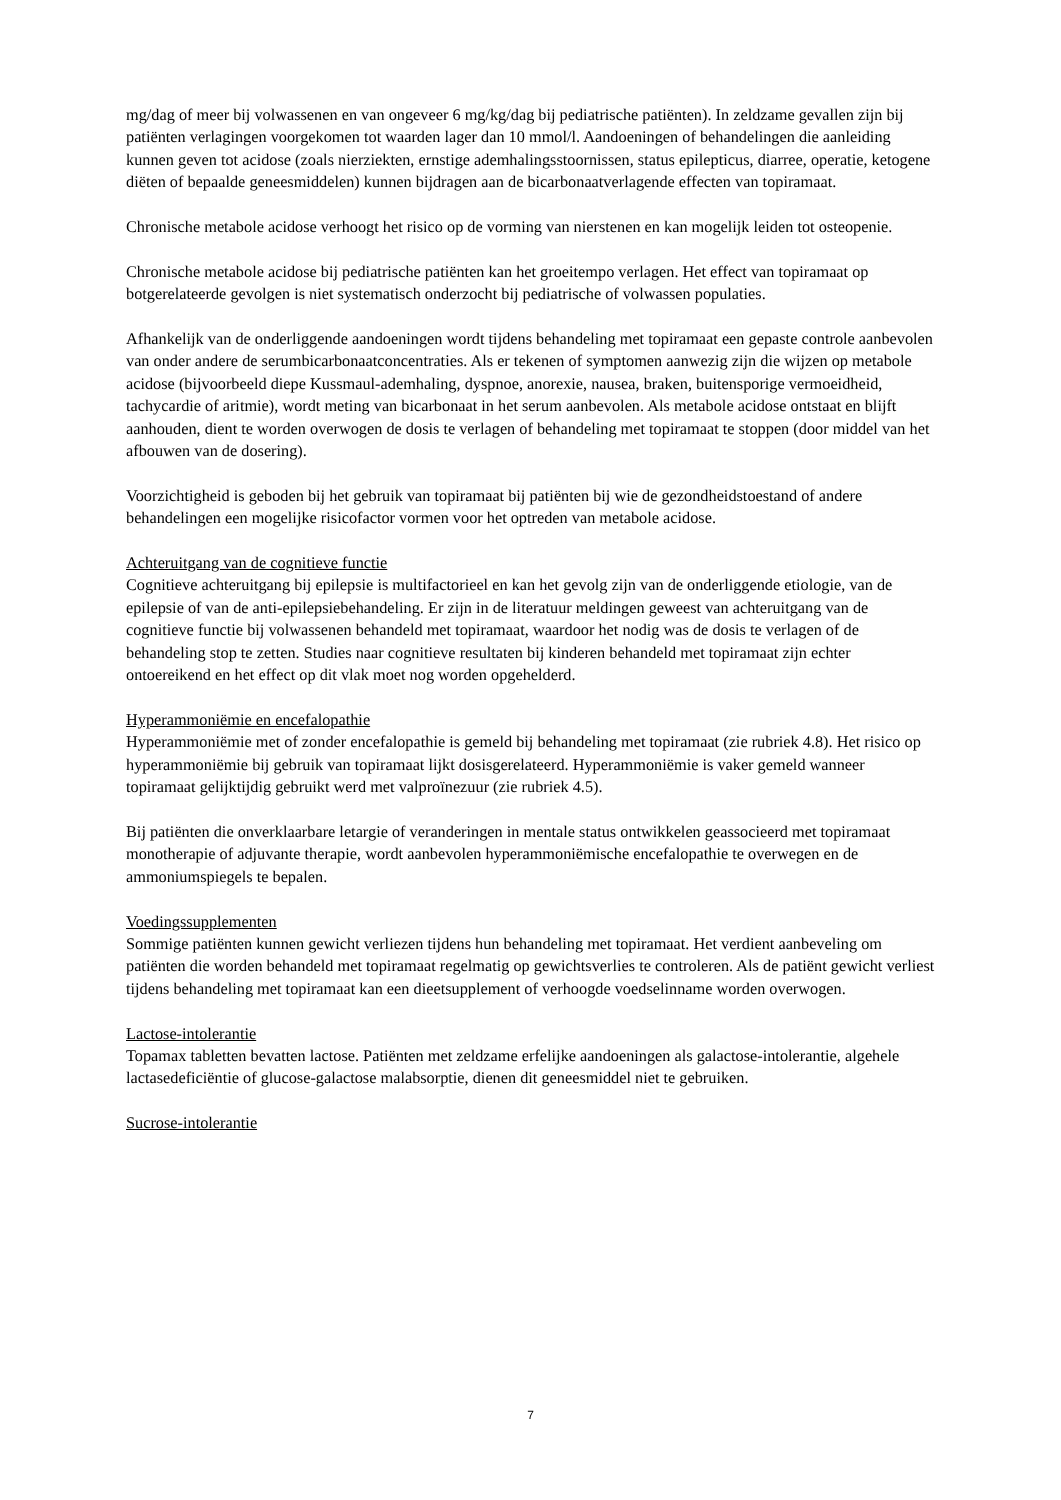mg/dag of meer bij volwassenen en van ongeveer 6 mg/kg/dag bij pediatrische patiënten). In zeldzame gevallen zijn bij patiënten verlagingen voorgekomen tot waarden lager dan 10 mmol/l. Aandoeningen of behandelingen die aanleiding kunnen geven tot acidose (zoals nierziekten, ernstige ademhalingsstoornissen, status epilepticus, diarree, operatie, ketogene diëten of bepaalde geneesmiddelen) kunnen bijdragen aan de bicarbonaatverlagende effecten van topiramaat.
Chronische metabole acidose verhoogt het risico op de vorming van nierstenen en kan mogelijk leiden tot osteopenie.
Chronische metabole acidose bij pediatrische patiënten kan het groeitempo verlagen. Het effect van topiramaat op botgerelateerde gevolgen is niet systematisch onderzocht bij pediatrische of volwassen populaties.
Afhankelijk van de onderliggende aandoeningen wordt tijdens behandeling met topiramaat een gepaste controle aanbevolen van onder andere de serumbicarbonaatconcentraties. Als er tekenen of symptomen aanwezig zijn die wijzen op metabole acidose (bijvoorbeeld diepe Kussmaul-ademhaling, dyspnoe, anorexie, nausea, braken, buitensporige vermoeidheid, tachycardie of aritmie), wordt meting van bicarbonaat in het serum aanbevolen. Als metabole acidose ontstaat en blijft aanhouden, dient te worden overwogen de dosis te verlagen of behandeling met topiramaat te stoppen (door middel van het afbouwen van de dosering).
Voorzichtigheid is geboden bij het gebruik van topiramaat bij patiënten bij wie de gezondheidstoestand of andere behandelingen een mogelijke risicofactor vormen voor het optreden van metabole acidose.
Achteruitgang van de cognitieve functie
Cognitieve achteruitgang bij epilepsie is multifactorieel en kan het gevolg zijn van de onderliggende etiologie, van de epilepsie of van de anti-epilepsiebehandeling. Er zijn in de literatuur meldingen geweest van achteruitgang van de cognitieve functie bij volwassenen behandeld met topiramaat, waardoor het nodig was de dosis te verlagen of de behandeling stop te zetten. Studies naar cognitieve resultaten bij kinderen behandeld met topiramaat zijn echter ontoereikend en het effect op dit vlak moet nog worden opgehelderd.
Hyperammoniëmie en encefalopathie
Hyperammoniëmie met of zonder encefalopathie is gemeld bij behandeling met topiramaat (zie rubriek 4.8). Het risico op hyperammoniëmie bij gebruik van topiramaat lijkt dosisgerelateerd. Hyperammoniëmie is vaker gemeld wanneer topiramaat gelijktijdig gebruikt werd met valproïnezuur (zie rubriek 4.5).
Bij patiënten die onverklaarbare letargie of veranderingen in mentale status ontwikkelen geassocieerd met topiramaat monotherapie of adjuvante therapie, wordt aanbevolen hyperammoniëmische encefalopathie te overwegen en de ammoniumspiegels te bepalen.
Voedingssupplementen
Sommige patiënten kunnen gewicht verliezen tijdens hun behandeling met topiramaat. Het verdient aanbeveling om patiënten die worden behandeld met topiramaat regelmatig op gewichtsverlies te controleren. Als de patiënt gewicht verliest tijdens behandeling met topiramaat kan een dieetsupplement of verhoogde voedselinname worden overwogen.
Lactose-intolerantie
Topamax tabletten bevatten lactose. Patiënten met zeldzame erfelijke aandoeningen als galactose-intolerantie, algehele lactasedeficiëntie of glucose-galactose malabsorptie, dienen dit geneesmiddel niet te gebruiken.
Sucrose-intolerantie
7